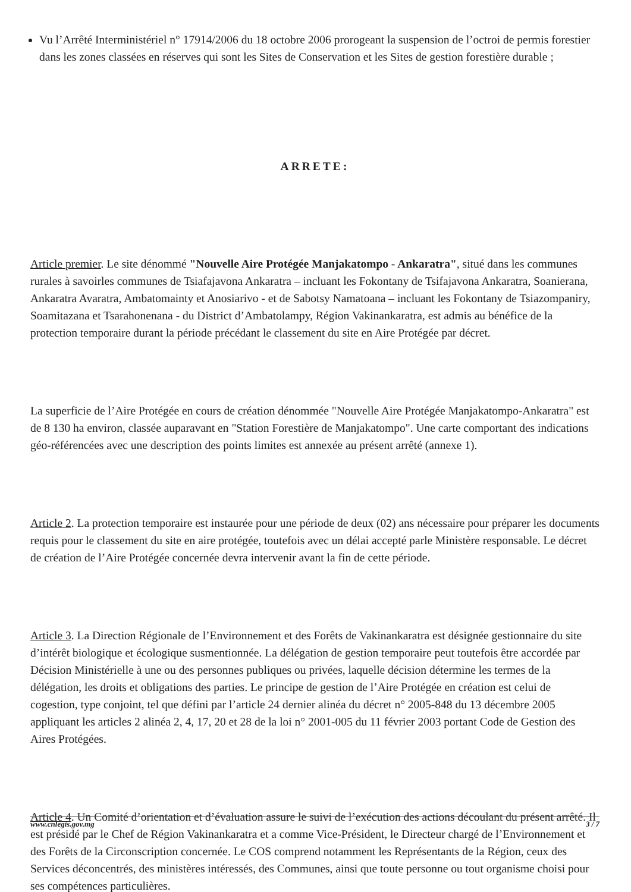Vu l’Arrêté Interministériel n° 17914/2006 du 18 octobre 2006 prorogeant la suspension de l’octroi de permis forestier dans les zones classées en réserves qui sont les Sites de Conservation et les Sites de gestion forestière durable ;
ARRETE:
Article premier. Le site dénommé "Nouvelle Aire Protégée Manjakatompo - Ankaratra", situé dans les communes rurales à savoirles communes de Tsiafajavona Ankaratra – incluant les Fokontany de Tsifajavona Ankaratra, Soanierana, Ankaratra Avaratra, Ambatomainty et Anosiarivo - et de Sabotsy Namatoana – incluant les Fokontany de Tsiazompaniry, Soamitazana et Tsarahonenana - du District d’Ambatolampy, Région Vakinankaratra, est admis au bénéfice de la protection temporaire durant la période précédant le classement du site en Aire Protégée par décret.
La superficie de l’Aire Protégée en cours de création dénommée "Nouvelle Aire Protégée Manjakatompo-Ankaratra" est de 8 130 ha environ, classée auparavant en "Station Forestière de Manjakatompo". Une carte comportant des indications géo-référencées avec une description des points limites est annexée au présent arrêté (annexe 1).
Article 2. La protection temporaire est instaurée pour une période de deux (02) ans nécessaire pour préparer les documents requis pour le classement du site en aire protégée, toutefois avec un délai accepté parle Ministère responsable. Le décret de création de l’Aire Protégée concernée devra intervenir avant la fin de cette période.
Article 3. La Direction Régionale de l’Environnement et des Forêts de Vakinankaratra est désignée gestionnaire du site d’intérêt biologique et écologique susmentionnée. La délégation de gestion temporaire peut toutefois être accordée par Décision Ministérielle à une ou des personnes publiques ou privées, laquelle décision détermine les termes de la délégation, les droits et obligations des parties. Le principe de gestion de l’Aire Protégée en création est celui de cogestion, type conjoint, tel que défini par l’article 24 dernier alinéa du décret n° 2005-848 du 13 décembre 2005 appliquant les articles 2 alinéa 2, 4, 17, 20 et 28 de la loi n° 2001-005 du 11 février 2003 portant Code de Gestion des Aires Protégées.
Article 4. Un Comité d’orientation et d’évaluation assure le suivi de l’exécution des actions découlant du présent arrêté. Il est présidé par le Chef de Région Vakinankaratra et a comme Vice-Président, le Directeur chargé de l’Environnement et des Forêts de la Circonscription concernée. Le COS comprend notamment les Représentants de la Région, ceux des Services déconcentrés, des ministères intéressés, des Communes, ainsi que toute personne ou tout organisme choisi pour ses compétences particulières.
www.cnlegis.gov.mg 3 / 7